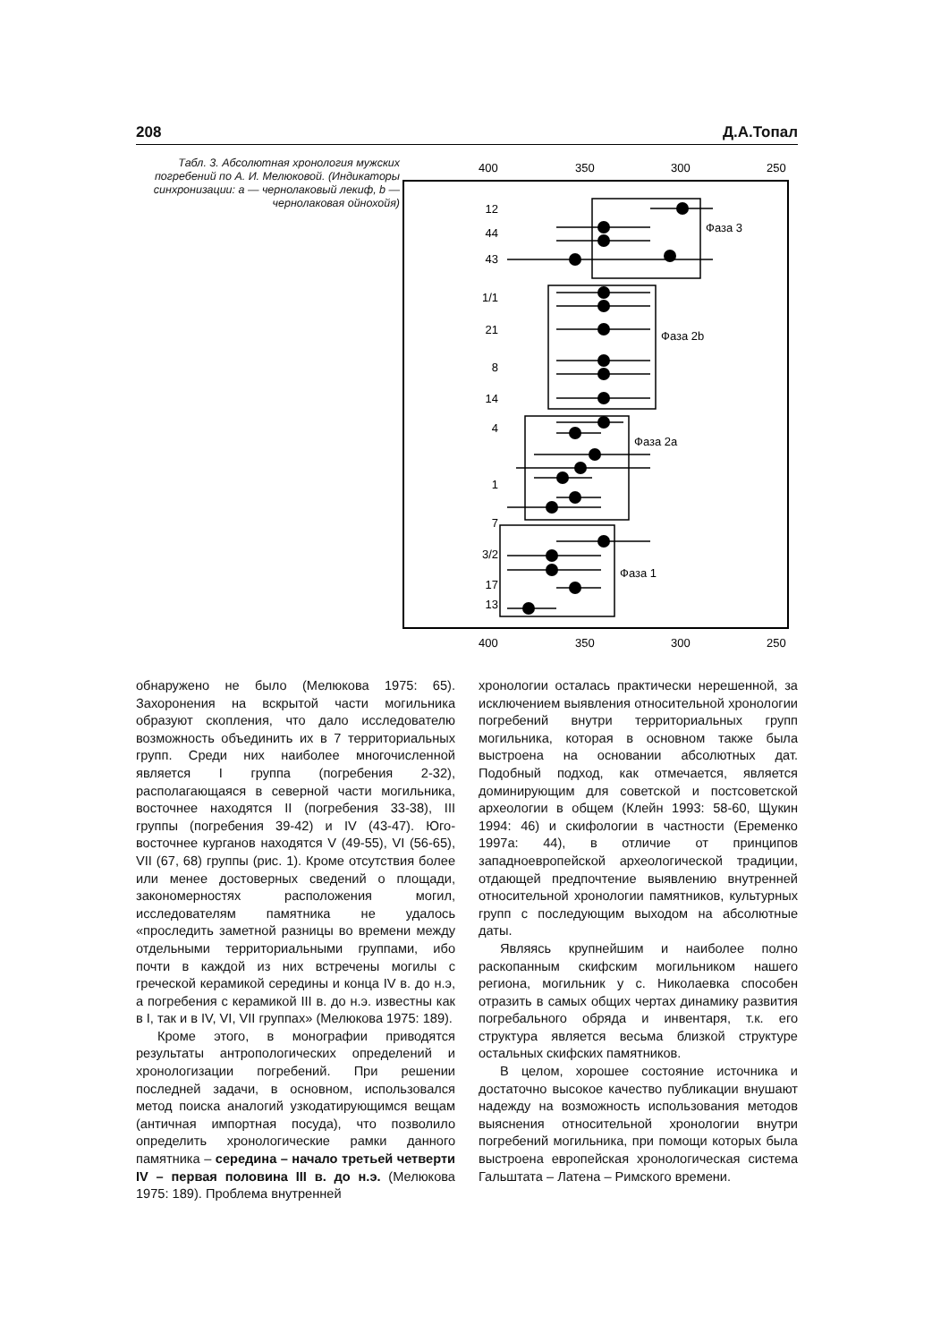208 Д.А.Топал
Табл. 3. Абсолютная хронология мужских погребений по А. И. Мелюковой. (Индикаторы синхронизации: a — чернолаковый лекиф, b — чернолаковая ойнохойя)
400
350
300
250
400
350
300
250
Фаза 3
Фаза 2b
Фаза 2a
Фаза 1
12
44
43
1/1
21
8
14
4
1
7
3/2
17
13
обнаружено не было (Мелюкова 1975: 65). Захоронения на вскрытой части могильника образуют скопления, что дало исследователю возможность объединить их в 7 территориальных групп. Среди них наиболее многочисленной является I группа (погребения 2-32), располагающаяся в северной части могильника, восточнее находятся II (погребения 33-38), III группы (погребения 39-42) и IV (43-47). Юго-восточнее курганов находятся V (49-55), VI (56-65), VII (67, 68) группы (рис. 1). Кроме отсутствия более или менее достоверных сведений о площади, закономерностях расположения могил, исследователям памятника не удалось «проследить заметной разницы во времени между отдельными территориальными группами, ибо почти в каждой из них встречены могилы с греческой керамикой середины и конца IV в. до н.э, а погребения с керамикой III в. до н.э. известны как в I, так и в IV, VI, VII группах» (Мелюкова 1975: 189).
Кроме этого, в монографии приводятся результаты антропологических определений и хронологизации погребений. При решении последней задачи, в основном, использовался метод поиска аналогий узкодатирующимся вещам (античная импортная посуда), что позволило определить хронологические рамки данного памятника – середина – начало третьей четверти IV – первая половина III в. до н.э. (Мелюкова 1975: 189). Проблема внутренней
хронологии осталась практически нерешенной, за исключением выявления относительной хронологии погребений внутри территориальных групп могильника, которая в основном также была выстроена на основании абсолютных дат. Подобный подход, как отмечается, является доминирующим для советской и постсоветской археологии в общем (Клейн 1993: 58-60, Щукин 1994: 46) и скифологии в частности (Еременко 1997а: 44), в отличие от принципов западноевропейской археологической традиции, отдающей предпочтение выявлению внутренней относительной хронологии памятников, культурных групп с последующим выходом на абсолютные даты.
Являясь крупнейшим и наиболее полно раскопанным скифским могильником нашего региона, могильник у с. Николаевка способен отразить в самых общих чертах динамику развития погребального обряда и инвентаря, т.к. его структура является весьма близкой структуре остальных скифских памятников.
В целом, хорошее состояние источника и достаточно высокое качество публикации внушают надежду на возможность использования методов выяснения относительной хронологии внутри погребений могильника, при помощи которых была выстроена европейская хронологическая система Гальштата – Латена – Римского времени.